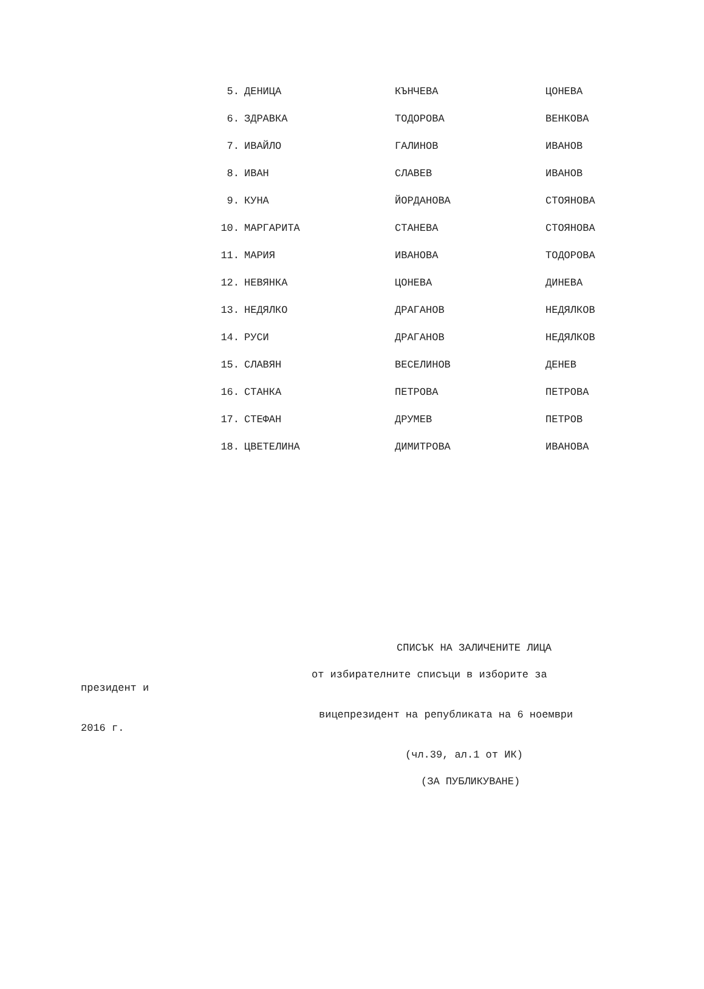| 5. | ДЕНИЦА | КЪНЧЕВА | ЦОНЕВА |
| 6. | ЗДРАВКА | ТОДОРОВА | ВЕНКОВА |
| 7. | ИВАЙЛО | ГАЛИНОВ | ИВАНОВ |
| 8. | ИВАН | СЛАВЕВ | ИВАНОВ |
| 9. | КУНА | ЙОРДАНОВА | СТОЯНОВА |
| 10. | МАРГАРИТА | СТАНЕВА | СТОЯНОВА |
| 11. | МАРИЯ | ИВАНОВА | ТОДОРОВА |
| 12. | НЕВЯНКА | ЦОНЕВА | ДИНЕВА |
| 13. | НЕДЯЛКО | ДРАГАНОВ | НЕДЯЛКОВ |
| 14. | РУСИ | ДРАГАНОВ | НЕДЯЛКОВ |
| 15. | СЛАВЯН | ВЕСЕЛИНОВ | ДЕНЕВ |
| 16. | СТАНКА | ПЕТРОВА | ПЕТРОВА |
| 17. | СТЕФАН | ДРУМЕВ | ПЕТРОВ |
| 18. | ЦВЕТЕЛИНА | ДИМИТРОВА | ИВАНОВА |
СПИСЪК НА ЗАЛИЧЕНИТЕ ЛИЦА
от избирателните списъци в изборите за
президент и
вицепрезидент на републиката на 6 ноември
2016 г.
(чл.39, ал.1 от ИК)
(ЗА ПУБЛИКУВАНЕ)